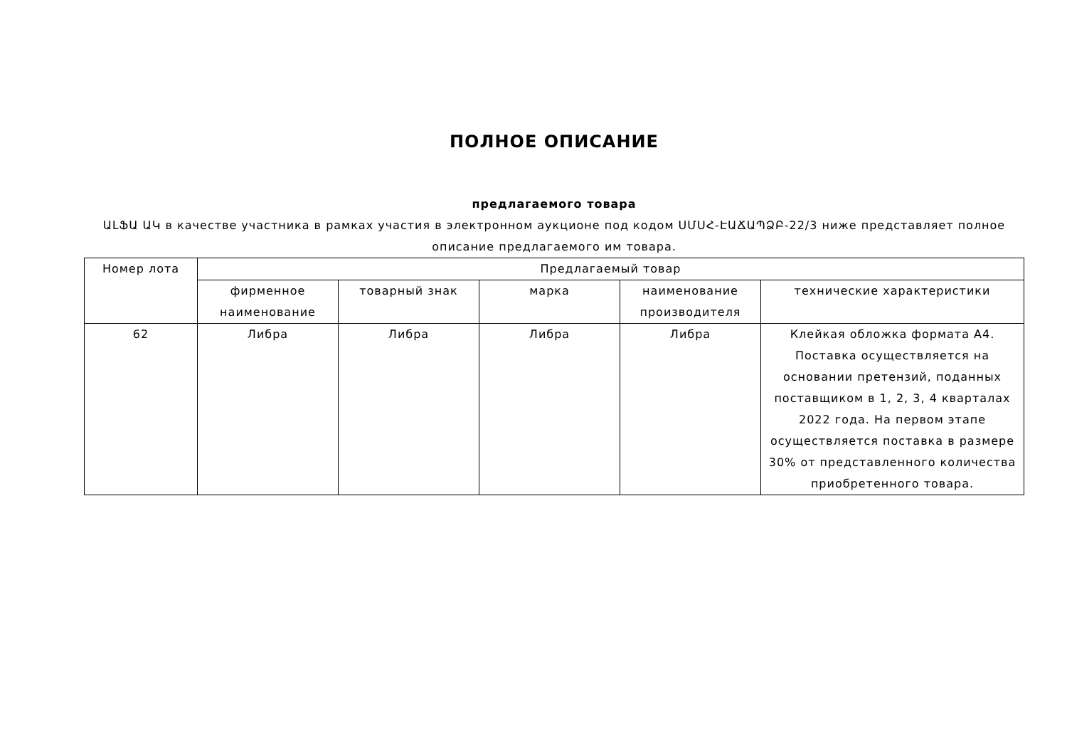ПОЛНОЕ ОПИСАНИЕ
предлагаемого товара
ԱԼՖԱ ԱԿ в качестве участника в рамках участия в электронном аукционе под кодом ՍՄՍՀ-ԷԱՃԱՊՁԲ-22/3 ниже представляет полное описание предлагаемого им товара.
| Номер лота | Предлагаемый товар | | | | |
| | фирменное наименование | товарный знак | марка | наименование производителя | технические характеристики |
| 62 | Либра | Либра | Либра | Либра | Клейкая обложка формата А4. Поставка осуществляется на основании претензий, поданных поставщиком в 1, 2, 3, 4 кварталах 2022 года. На первом этапе осуществляется поставка в размере 30% от представленного количества приобретенного товара. |